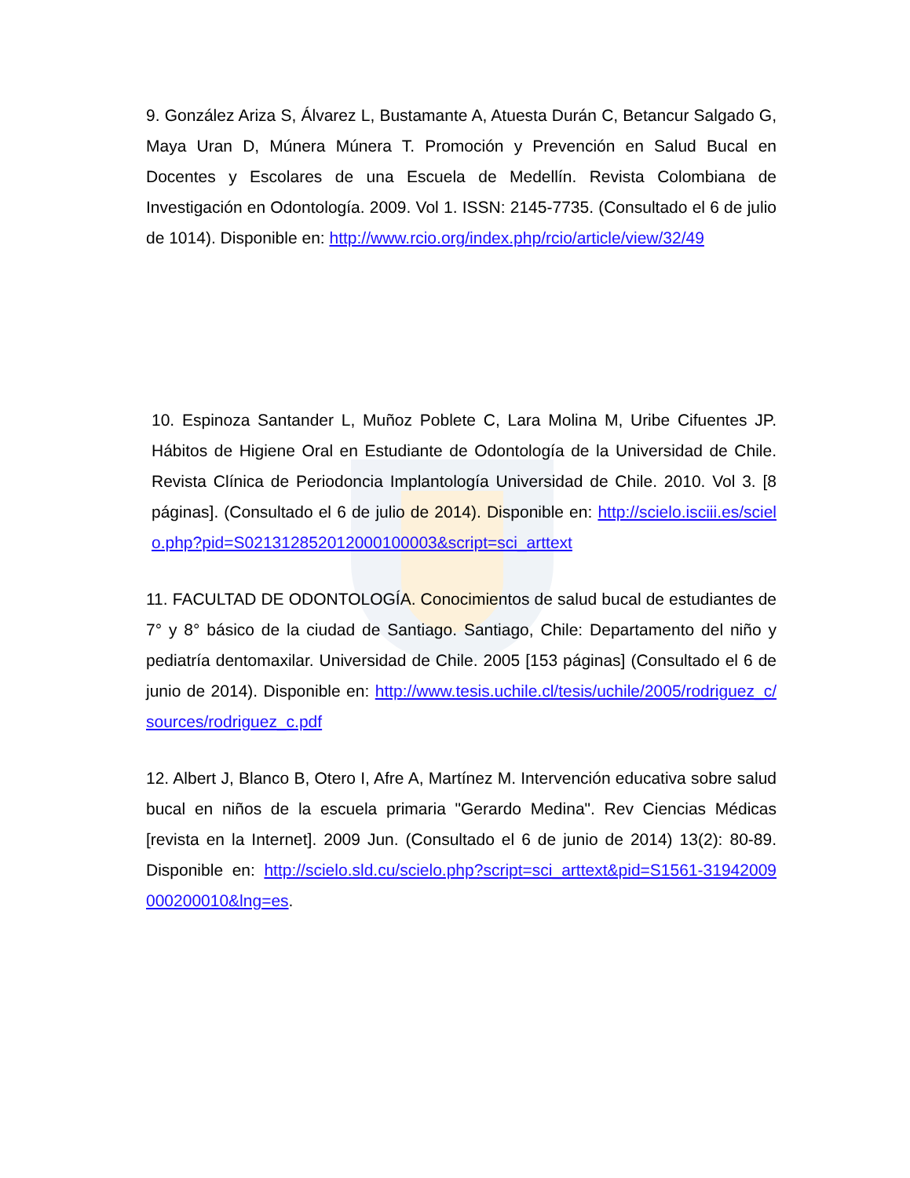9. González Ariza S, Álvarez L, Bustamante A, Atuesta Durán C, Betancur Salgado G, Maya Uran D, Múnera Múnera T. Promoción y Prevención en Salud Bucal en Docentes y Escolares de una Escuela de Medellín. Revista Colombiana de Investigación en Odontología. 2009. Vol 1. ISSN: 2145-7735. (Consultado el 6 de julio de 1014). Disponible en: http://www.rcio.org/index.php/rcio/article/view/32/49
10. Espinoza Santander L, Muñoz Poblete C, Lara Molina M, Uribe Cifuentes JP. Hábitos de Higiene Oral en Estudiante de Odontología de la Universidad de Chile. Revista Clínica de Periodoncia Implantología Universidad de Chile. 2010. Vol 3. [8 páginas]. (Consultado el 6 de julio de 2014). Disponible en: http://scielo.isciii.es/scielo.php?pid=S021312852012000100003&script=sci_arttext
11. FACULTAD DE ODONTOLOGÍA. Conocimientos de salud bucal de estudiantes de 7° y 8° básico de la ciudad de Santiago. Santiago, Chile: Departamento del niño y pediatría dentomaxilar. Universidad de Chile. 2005 [153 páginas] (Consultado el 6 de junio de 2014). Disponible en: http://www.tesis.uchile.cl/tesis/uchile/2005/rodriguez_c/sources/rodriguez_c.pdf
12. Albert J, Blanco B, Otero I, Afre A, Martínez M. Intervención educativa sobre salud bucal en niños de la escuela primaria "Gerardo Medina". Rev Ciencias Médicas [revista en la Internet]. 2009 Jun. (Consultado el 6 de junio de 2014) 13(2): 80-89. Disponible en: http://scielo.sld.cu/scielo.php?script=sci_arttext&pid=S1561-31942009000200010&lng=es.